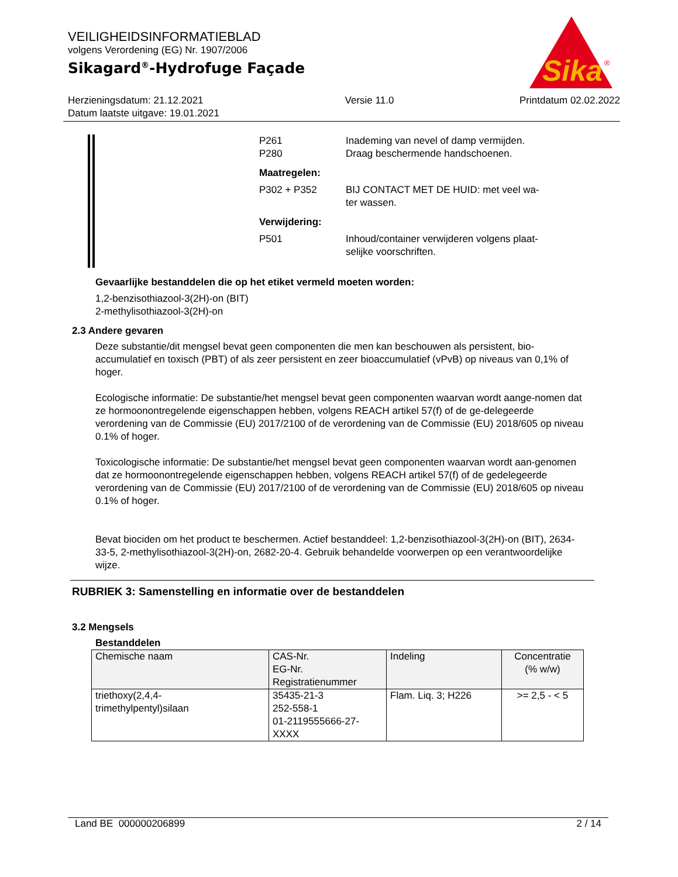VEILIGHEIDSINFORMATIEBLAD
volgens Verordening (EG) Nr. 1907/2006
Sikagard<sup>®</sup>-Hydrofuge Façade
Sika
®
Herzieningsdatum: 21.12.2021
Datum laatste uitgave: 19.01.2021
Versie 11.0 Printdatum 02.02.2022
P261 Inademing van nevel of damp vermijden.
P280 Draag beschermende handschoenen.
Maatregelen:
P302 + P352 BIJ CONTACT MET DE HUID: met veel wa-
ter wassen.
Verwijdering:
P501 Inhoud/container verwijderen volgens plaat-
selijke voorschriften.
Gevaarlijke bestanddelen die op het etiket vermeld moeten worden:
1,2-benzisothiazool-3(2H)-on (BIT)
2-methylisothiazool-3(2H)-on
2.3 Andere gevaren
Deze substantie/dit mengsel bevat geen componenten die men kan beschouwen als persistent, bio-accumulatief en toxisch (PBT) of als zeer persistent en zeer bioaccumulatief (vPvB) op niveaus van 0,1% of hoger.
Ecologische informatie: De substantie/het mengsel bevat geen componenten waarvan wordt aange-nomen dat ze hormoonontregelende eigenschappen hebben, volgens REACH artikel 57(f) of de ge-delegeerde verordening van de Commissie (EU) 2017/2100 of de verordening van de Commissie (EU) 2018/605 op niveau 0.1% of hoger.
Toxicologische informatie: De substantie/het mengsel bevat geen componenten waarvan wordt aan-genomen dat ze hormoonontregelende eigenschappen hebben, volgens REACH artikel 57(f) of de gedelegeerde verordening van de Commissie (EU) 2017/2100 of de verordening van de Commissie (EU) 2018/605 op niveau 0.1% of hoger.
Bevat biociden om het product te beschermen. Actief bestanddeel: 1,2-benzisothiazool-3(2H)-on (BIT), 2634-33-5, 2-methylisothiazool-3(2H)-on, 2682-20-4. Gebruik behandelde voorwerpen op een verantwoordelijke wijze.
RUBRIEK 3: Samenstelling en informatie over de bestanddelen
3.2 Mengsels
Bestanddelen
| Chemische naam | CAS-Nr. EG-Nr. Registratienummer | Indeling | Concentratie (% w/w) |
| --- | --- | --- | --- |
| triethoxy(2,4,4- trimethylpentyl)silaan | 35435-21-3 252-558-1 01-2119555666-27- XXXX | Flam. Liq. 3; H226 | >= 2,5 - < 5 |
Land BE 000000206899 2 / 14